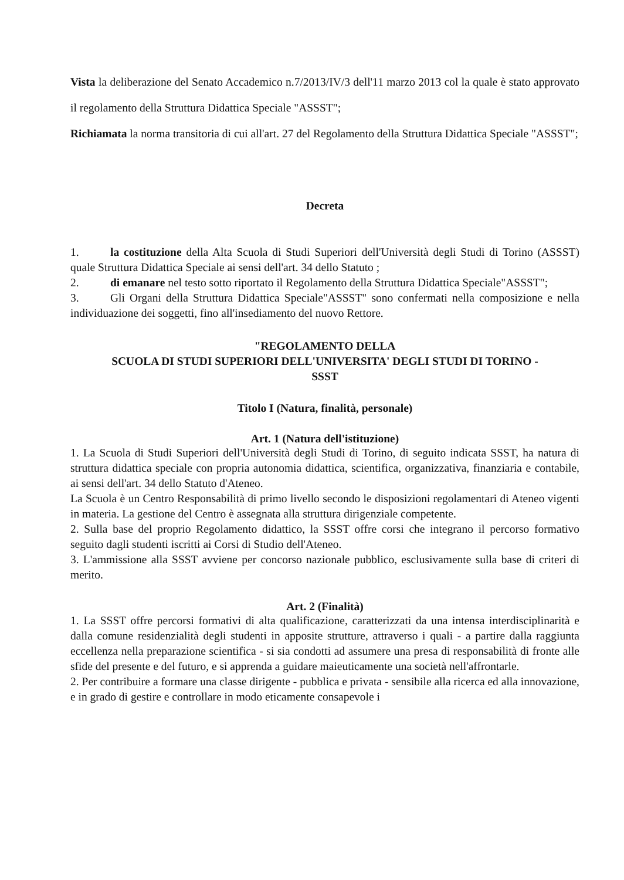Vista la deliberazione del Senato Accademico n.7/2013/IV/3 dell'11 marzo 2013 col la quale è stato approvato il regolamento della Struttura Didattica Speciale "ASSST";
Richiamata la norma transitoria di cui all'art. 27 del Regolamento della Struttura Didattica Speciale "ASSST";
Decreta
1. la costituzione della Alta Scuola di Studi Superiori dell'Università degli Studi di Torino (ASSST) quale Struttura Didattica Speciale ai sensi dell'art. 34 dello Statuto ;
2. di emanare nel testo sotto riportato il Regolamento della Struttura Didattica Speciale"ASSST";
3. Gli Organi della Struttura Didattica Speciale"ASSST" sono confermati nella composizione e nella individuazione dei soggetti, fino all'insediamento del nuovo Rettore.
"REGOLAMENTO DELLA
SCUOLA DI STUDI SUPERIORI DELL'UNIVERSITA' DEGLI STUDI DI TORINO -
SSST
Titolo I (Natura, finalità, personale)
Art. 1 (Natura dell'istituzione)
1. La Scuola di Studi Superiori dell'Università degli Studi di Torino, di seguito indicata SSST, ha natura di struttura didattica speciale con propria autonomia didattica, scientifica, organizzativa, finanziaria e contabile, ai sensi dell'art. 34 dello Statuto d'Ateneo.
La Scuola è un Centro Responsabilità di primo livello secondo le disposizioni regolamentari di Ateneo vigenti in materia. La gestione del Centro è assegnata alla struttura dirigenziale competente.
2. Sulla base del proprio Regolamento didattico, la SSST offre corsi che integrano il percorso formativo seguito dagli studenti iscritti ai Corsi di Studio dell'Ateneo.
3. L'ammissione alla SSST avviene per concorso nazionale pubblico, esclusivamente sulla base di criteri di merito.
Art. 2 (Finalità)
1. La SSST offre percorsi formativi di alta qualificazione, caratterizzati da una intensa interdisciplinarità e dalla comune residenzialità degli studenti in apposite strutture, attraverso i quali - a partire dalla raggiunta eccellenza nella preparazione scientifica - si sia condotti ad assumere una presa di responsabilità di fronte alle sfide del presente e del futuro, e si apprenda a guidare maieuticamente una società nell'affrontarle.
2. Per contribuire a formare una classe dirigente - pubblica e privata - sensibile alla ricerca ed alla innovazione, e in grado di gestire e controllare in modo eticamente consapevole i